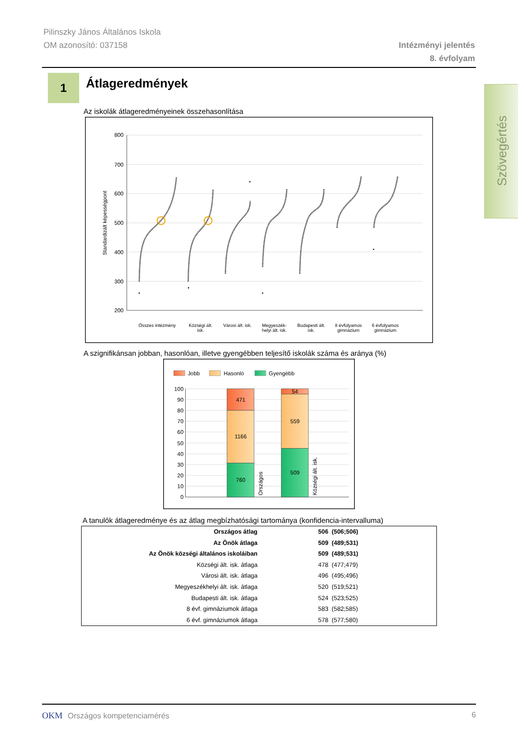Pilinszky János Általános Iskola
OM azonosító: 037158
Intézményi jelentés
8. évfolyam
Szövegértés
1
Átlageredmények
Az iskolák átlageredményeinek összehasonlítása
800
700
600
500
400
300
200
Standardizált képességpont
Összes intézmény
Községi ált.
isk.
Városi ált. isk.
Megyeszék-
helyi ált. isk.
Budapesti ált.
isk.
8 évfolyamos
gimnázium
6 évfolyamos
gimnázium
A szignifikánsan jobban, hasonlóan, illetve gyengébben teljesítő iskolák száma és aránya (%)
Jobb
Hasonló
Gyengébb
100
90
80
70
60
50
40
30
20
10
0
471
1166
760
54
559
509
Országos
Községi ált. isk.
A tanulók átlageredménye és az átlag megbízhatósági tartománya (konfidencia-intervalluma)
| Országos átlag | 506 (506;506) |
| Az Önök átlaga | 509 (489;531) |
| Az Önök községi általános iskoláiban | 509 (489;531) |
| Községi ált. isk. átlaga | 478 (477;479) |
| Városi ált. isk. átlaga | 496 (495;496) |
| Megyeszékhelyi ált. isk. átlaga | 520 (519;521) |
| Budapesti ált. isk. átlaga | 524 (523;525) |
| 8 évf. gimnáziumok átlaga | 583 (582;585) |
| 6 évf. gimnáziumok átlaga | 578 (577;580) |
OKM Országos kompetenciamérés 6